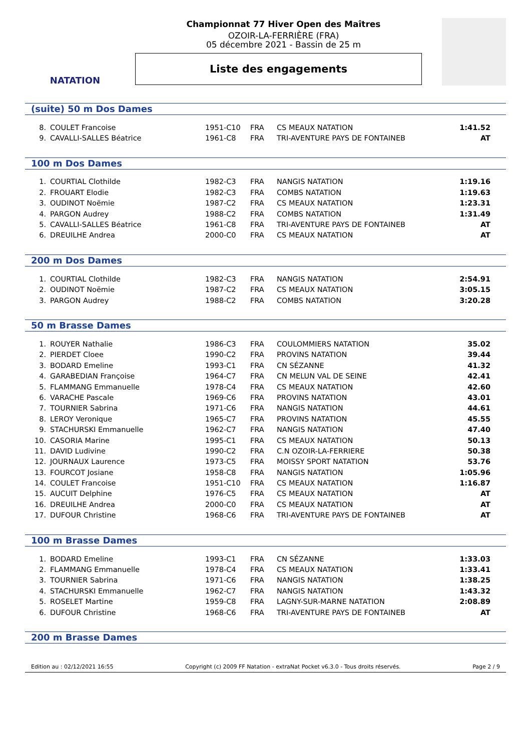NATATION
Championnat 77 Hiver Open des Maîtres
OZOIR-LA-FERRIÈRE (FRA)
05 décembre 2021 - Bassin de 25 m
Liste des engagements
(suite) 50 m Dos Dames
| 8. | COULET Francoise | 1951-C10 | FRA | CS MEAUX NATATION | 1:41.52 |
| 9. | CAVALLI-SALLES Béatrice | 1961-C8 | FRA | TRI-AVENTURE PAYS DE FONTAINEB | AT |
100 m Dos Dames
| 1. | COURTIAL Clothilde | 1982-C3 | FRA | NANGIS NATATION | 1:19.16 |
| 2. | FROUART Elodie | 1982-C3 | FRA | COMBS NATATION | 1:19.63 |
| 3. | OUDINOT Noëmie | 1987-C2 | FRA | CS MEAUX NATATION | 1:23.31 |
| 4. | PARGON Audrey | 1988-C2 | FRA | COMBS NATATION | 1:31.49 |
| 5. | CAVALLI-SALLES Béatrice | 1961-C8 | FRA | TRI-AVENTURE PAYS DE FONTAINEB | AT |
| 6. | DREUILHE Andrea | 2000-C0 | FRA | CS MEAUX NATATION | AT |
200 m Dos Dames
| 1. | COURTIAL Clothilde | 1982-C3 | FRA | NANGIS NATATION | 2:54.91 |
| 2. | OUDINOT Noëmie | 1987-C2 | FRA | CS MEAUX NATATION | 3:05.15 |
| 3. | PARGON Audrey | 1988-C2 | FRA | COMBS NATATION | 3:20.28 |
50 m Brasse Dames
| 1. | ROUYER Nathalie | 1986-C3 | FRA | COULOMMIERS NATATION | 35.02 |
| 2. | PIERDET Cloee | 1990-C2 | FRA | PROVINS NATATION | 39.44 |
| 3. | BODARD Emeline | 1993-C1 | FRA | CN SÉZANNE | 41.32 |
| 4. | GARABEDIAN Françoise | 1964-C7 | FRA | CN MELUN VAL DE SEINE | 42.41 |
| 5. | FLAMMANG Emmanuelle | 1978-C4 | FRA | CS MEAUX NATATION | 42.60 |
| 6. | VARACHE Pascale | 1969-C6 | FRA | PROVINS NATATION | 43.01 |
| 7. | TOURNIER Sabrina | 1971-C6 | FRA | NANGIS NATATION | 44.61 |
| 8. | LEROY Veronique | 1965-C7 | FRA | PROVINS NATATION | 45.55 |
| 9. | STACHURSKI Emmanuelle | 1962-C7 | FRA | NANGIS NATATION | 47.40 |
| 10. | CASORIA Marine | 1995-C1 | FRA | CS MEAUX NATATION | 50.13 |
| 11. | DAVID Ludivine | 1990-C2 | FRA | C.N OZOIR-LA-FERRIERE | 50.38 |
| 12. | JOURNAUX Laurence | 1973-C5 | FRA | MOISSY SPORT NATATION | 53.76 |
| 13. | FOURCOT Josiane | 1958-C8 | FRA | NANGIS NATATION | 1:05.96 |
| 14. | COULET Francoise | 1951-C10 | FRA | CS MEAUX NATATION | 1:16.87 |
| 15. | AUCUIT Delphine | 1976-C5 | FRA | CS MEAUX NATATION | AT |
| 16. | DREUILHE Andrea | 2000-C0 | FRA | CS MEAUX NATATION | AT |
| 17. | DUFOUR Christine | 1968-C6 | FRA | TRI-AVENTURE PAYS DE FONTAINEB | AT |
100 m Brasse Dames
| 1. | BODARD Emeline | 1993-C1 | FRA | CN SÉZANNE | 1:33.03 |
| 2. | FLAMMANG Emmanuelle | 1978-C4 | FRA | CS MEAUX NATATION | 1:33.41 |
| 3. | TOURNIER Sabrina | 1971-C6 | FRA | NANGIS NATATION | 1:38.25 |
| 4. | STACHURSKI Emmanuelle | 1962-C7 | FRA | NANGIS NATATION | 1:43.32 |
| 5. | ROSELET Martine | 1959-C8 | FRA | LAGNY-SUR-MARNE NATATION | 2:08.89 |
| 6. | DUFOUR Christine | 1968-C6 | FRA | TRI-AVENTURE PAYS DE FONTAINEB | AT |
200 m Brasse Dames
Edition au : 02/12/2021 16:55 Copyright (c) 2009 FF Natation - extraNat Pocket v6.3.0 - Tous droits réservés. Page 2 / 9